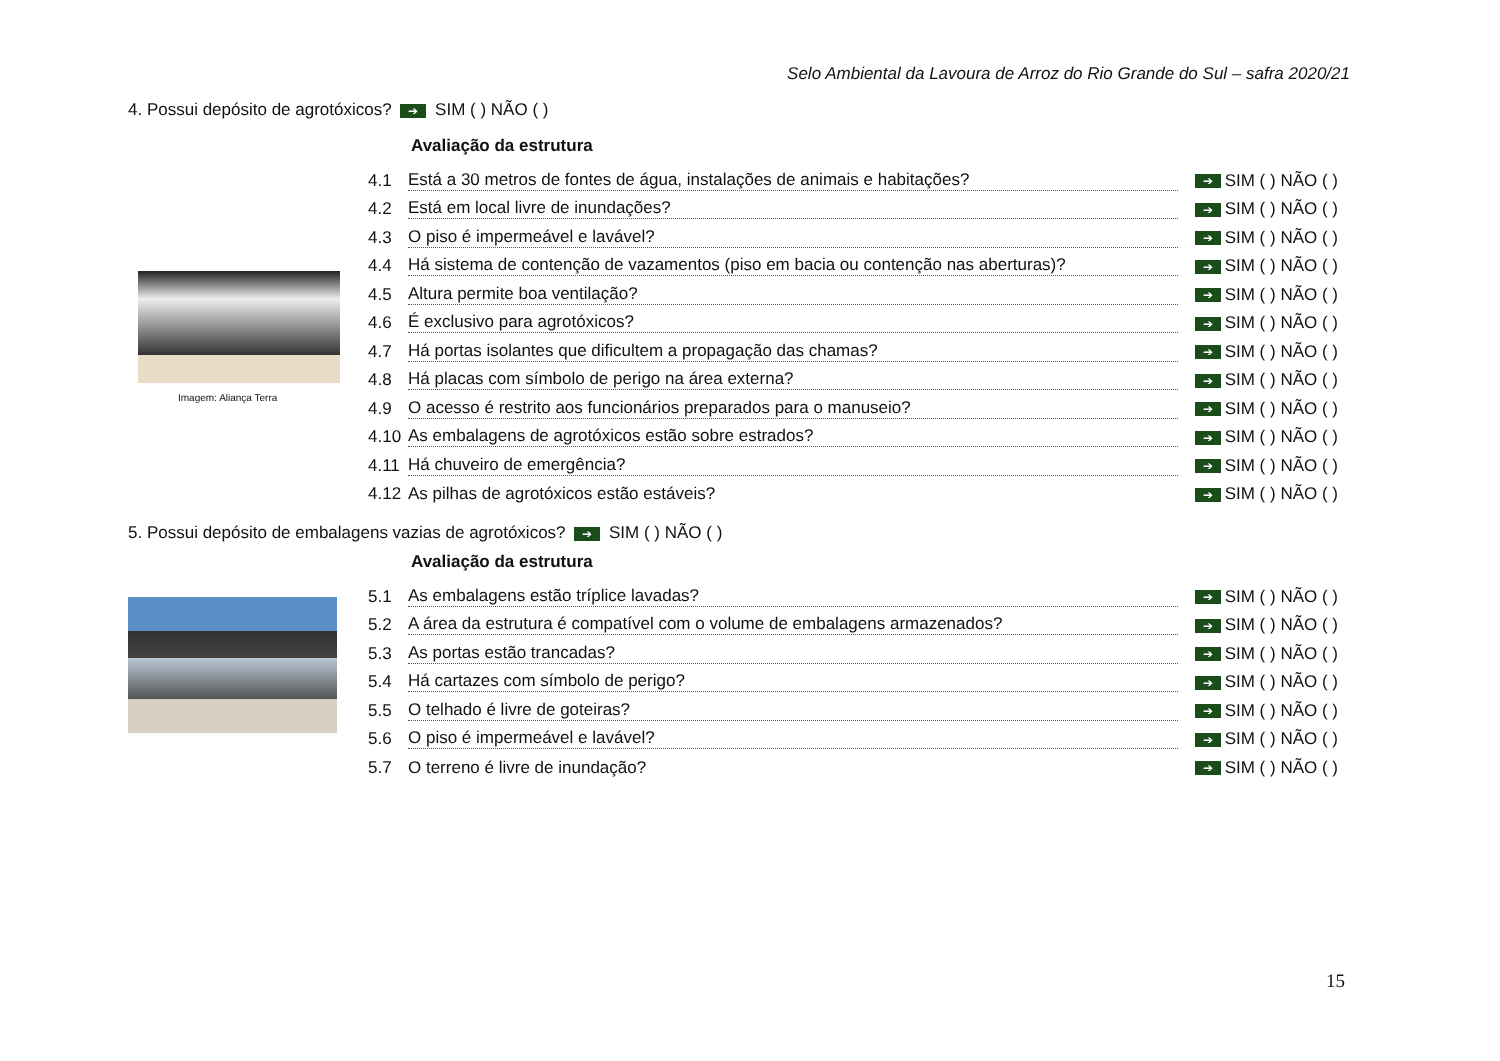Selo Ambiental da Lavoura de Arroz do Rio Grande do Sul – safra 2020/21
4. Possui depósito de agrotóxicos? ➔ SIM ( ) NÃO ( )
Imagem: Aliança Terra
Avaliação da estrutura
4.1 Está a 30 metros de fontes de água, instalações de animais e habitações? ➔ SIM ( ) NÃO ( )
4.2 Está em local livre de inundações? ➔ SIM ( ) NÃO ( )
4.3 O piso é impermeável e lavável? ➔ SIM ( ) NÃO ( )
4.4 Há sistema de contenção de vazamentos (piso em bacia ou contenção nas aberturas)? ➔ SIM ( ) NÃO ( )
4.5 Altura permite boa ventilação? ➔ SIM ( ) NÃO ( )
4.6 É exclusivo para agrotóxicos? ➔ SIM ( ) NÃO ( )
4.7 Há portas isolantes que dificultem a propagação das chamas? ➔ SIM ( ) NÃO ( )
4.8 Há placas com símbolo de perigo na área externa? ➔ SIM ( ) NÃO ( )
4.9 O acesso é restrito aos funcionários preparados para o manuseio? ➔ SIM ( ) NÃO ( )
4.10 As embalagens de agrotóxicos estão sobre estrados? ➔ SIM ( ) NÃO ( )
4.11 Há chuveiro de emergência? ➔ SIM ( ) NÃO ( )
4.12 As pilhas de agrotóxicos estão estáveis? ➔ SIM ( ) NÃO ( )
5. Possui depósito de embalagens vazias de agrotóxicos? ➔ SIM ( ) NÃO ( )
Avaliação da estrutura
5.1 As embalagens estão tríplice lavadas? ➔ SIM ( ) NÃO ( )
5.2 A área da estrutura é compatível com o volume de embalagens armazenados? ➔ SIM ( ) NÃO ( )
5.3 As portas estão trancadas? ➔ SIM ( ) NÃO ( )
5.4 Há cartazes com símbolo de perigo? ➔ SIM ( ) NÃO ( )
5.5 O telhado é livre de goteiras? ➔ SIM ( ) NÃO ( )
5.6 O piso é impermeável e lavável? ➔ SIM ( ) NÃO ( )
5.7 O terreno é livre de inundação? ➔ SIM ( ) NÃO ( )
15